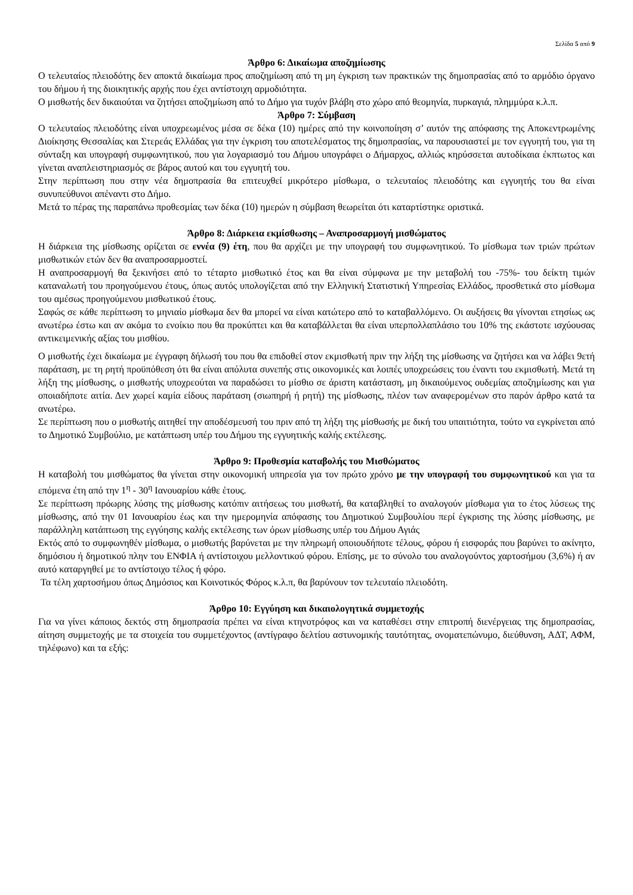Σελίδα 5 από 9
Άρθρο 6: Δικαίωμα αποζημίωσης
Ο τελευταίος πλειοδότης δεν αποκτά δικαίωμα προς αποζημίωση από τη μη έγκριση των πρακτικών της δημοπρασίας από το αρμόδιο όργανο του δήμου ή της διοικητικής αρχής που έχει αντίστοιχη αρμοδιότητα.
Ο μισθωτής δεν δικαιούται να ζητήσει αποζημίωση από το Δήμο για τυχόν βλάβη στο χώρο από θεομηνία, πυρκαγιά, πλημμύρα κ.λ.π.
Άρθρο 7: Σύμβαση
Ο τελευταίος πλειοδότης είναι υποχρεωμένος μέσα σε δέκα (10) ημέρες από την κοινοποίηση σ’ αυτόν της απόφασης της Αποκεντρωμένης Διοίκησης Θεσσαλίας και Στερεάς Ελλάδας για την έγκριση του αποτελέσματος της δημοπρασίας, να παρουσιαστεί με τον εγγυητή του, για τη σύνταξη και υπογραφή συμφωνητικού, που για λογαριασμό του Δήμου υπογράφει ο Δήμαρχος, αλλιώς κηρύσσεται αυτοδίκαια έκπτωτος και γίνεται αναπλειστηριασμός σε βάρος αυτού και του εγγυητή του.
Στην περίπτωση που στην νέα δημοπρασία θα επιτευχθεί μικρότερο μίσθωμα, ο τελευταίος πλειοδότης και εγγυητής του θα είναι συνυπεύθυνοι απέναντι στο Δήμο.
Μετά το πέρας της παραπάνω προθεσμίας των δέκα (10) ημερών η σύμβαση θεωρείται ότι καταρτίστηκε οριστικά.
Άρθρο 8: Διάρκεια εκμίσθωσης – Αναπροσαρμογή μισθώματος
Η διάρκεια της μίσθωσης ορίζεται σε εννέα (9) έτη, που θα αρχίζει με την υπογραφή του συμφωνητικού. Το μίσθωμα των τριών πρώτων μισθωτικών ετών δεν θα αναπροσαρμοστεί.
Η αναπροσαρμογή θα ξεκινήσει από το τέταρτο μισθωτικό έτος και θα είναι σύμφωνα με την μεταβολή του -75%- του δείκτη τιμών καταναλωτή του προηγούμενου έτους, όπως αυτός υπολογίζεται από την Ελληνική Στατιστική Υπηρεσίας Ελλάδος, προσθετικά στο μίσθωμα του αμέσως προηγούμενου μισθωτικού έτους.
Σαφώς σε κάθε περίπτωση το μηνιαίο μίσθωμα δεν θα μπορεί να είναι κατώτερο από το καταβαλλόμενο. Οι αυξήσεις θα γίνονται ετησίως ως ανωτέρω έστω και αν ακόμα το ενοίκιο που θα προκύπτει και θα καταβάλλεται θα είναι υπερπολλαπλάσιο του 10% της εκάστοτε ισχύουσας αντικειμενικής αξίας του μισθίου.
Ο μισθωτής έχει δικαίωμα με έγγραφη δήλωσή του που θα επιδοθεί στον εκμισθωτή πριν την λήξη της μίσθωσης να ζητήσει και να λάβει 9ετή παράταση, με τη ρητή προϋπόθεση ότι θα είναι απόλυτα συνεπής στις οικονομικές και λοιπές υποχρεώσεις του έναντι του εκμισθωτή. Μετά τη λήξη της μίσθωσης, ο μισθωτής υποχρεούται να παραδώσει το μίσθιο σε άριστη κατάσταση, μη δικαιούμενος ουδεμίας αποζημίωσης και για οποιαδήποτε αιτία. Δεν χωρεί καμία είδους παράταση (σιωπηρή ή ρητή) της μίσθωσης, πλέον των αναφερομένων στο παρόν άρθρο κατά τα ανωτέρω.
Σε περίπτωση που ο μισθωτής αιτηθεί την αποδέσμευσή του πριν από τη λήξη της μίσθωσής με δική του υπαιτιότητα, τούτο να εγκρίνεται από το Δημοτικό Συμβούλιο, με κατάπτωση υπέρ του Δήμου της εγγυητικής καλής εκτέλεσης.
Άρθρο 9: Προθεσμία καταβολής του Μισθώματος
Η καταβολή του μισθώματος θα γίνεται στην οικονομική υπηρεσία για τον πρώτο χρόνο με την υπογραφή του συμφωνητικού και για τα επόμενα έτη από την 1<sup>η</sup> - 30<sup>η</sup> Ιανουαρίου κάθε έτους.
Σε περίπτωση πρόωρης λύσης της μίσθωσης κατόπιν αιτήσεως του μισθωτή, θα καταβληθεί το αναλογούν μίσθωμα για το έτος λύσεως της μίσθωσης, από την 01 Ιανουαρίου έως και την ημερομηνία απόφασης του Δημοτικού Συμβουλίου περί έγκρισης της λύσης μίσθωσης, με παράλληλη κατάπτωση της εγγύησης καλής εκτέλεσης των όρων μίσθωσης υπέρ του Δήμου Αγιάς
Εκτός από το συμφωνηθέν μίσθωμα, ο μισθωτής βαρύνεται με την πληρωμή οποιουδήποτε τέλους, φόρου ή εισφοράς που βαρύνει το ακίνητο, δημόσιου ή δημοτικού πλην του ΕΝΦΙΑ ή αντίστοιχου μελλοντικού φόρου. Επίσης, με το σύνολο του αναλογούντος χαρτοσήμου (3,6%) ή αν αυτό καταργηθεί με το αντίστοιχο τέλος ή φόρο.
Τα τέλη χαρτοσήμου όπως Δημόσιος και Κοινοτικός Φόρος κ.λ.π, θα βαρύνουν τον τελευταίο πλειοδότη.
Άρθρο 10: Εγγύηση και δικαιολογητικά συμμετοχής
Για να γίνει κάποιος δεκτός στη δημοπρασία πρέπει να είναι κτηνοτρόφος και να καταθέσει στην επιτροπή διενέργειας της δημοπρασίας, αίτηση συμμετοχής με τα στοιχεία του συμμετέχοντος (αντίγραφο δελτίου αστυνομικής ταυτότητας, ονοματεπώνυμο, διεύθυνση, ΑΔΤ, ΑΦΜ, τηλέφωνο) και τα εξής: